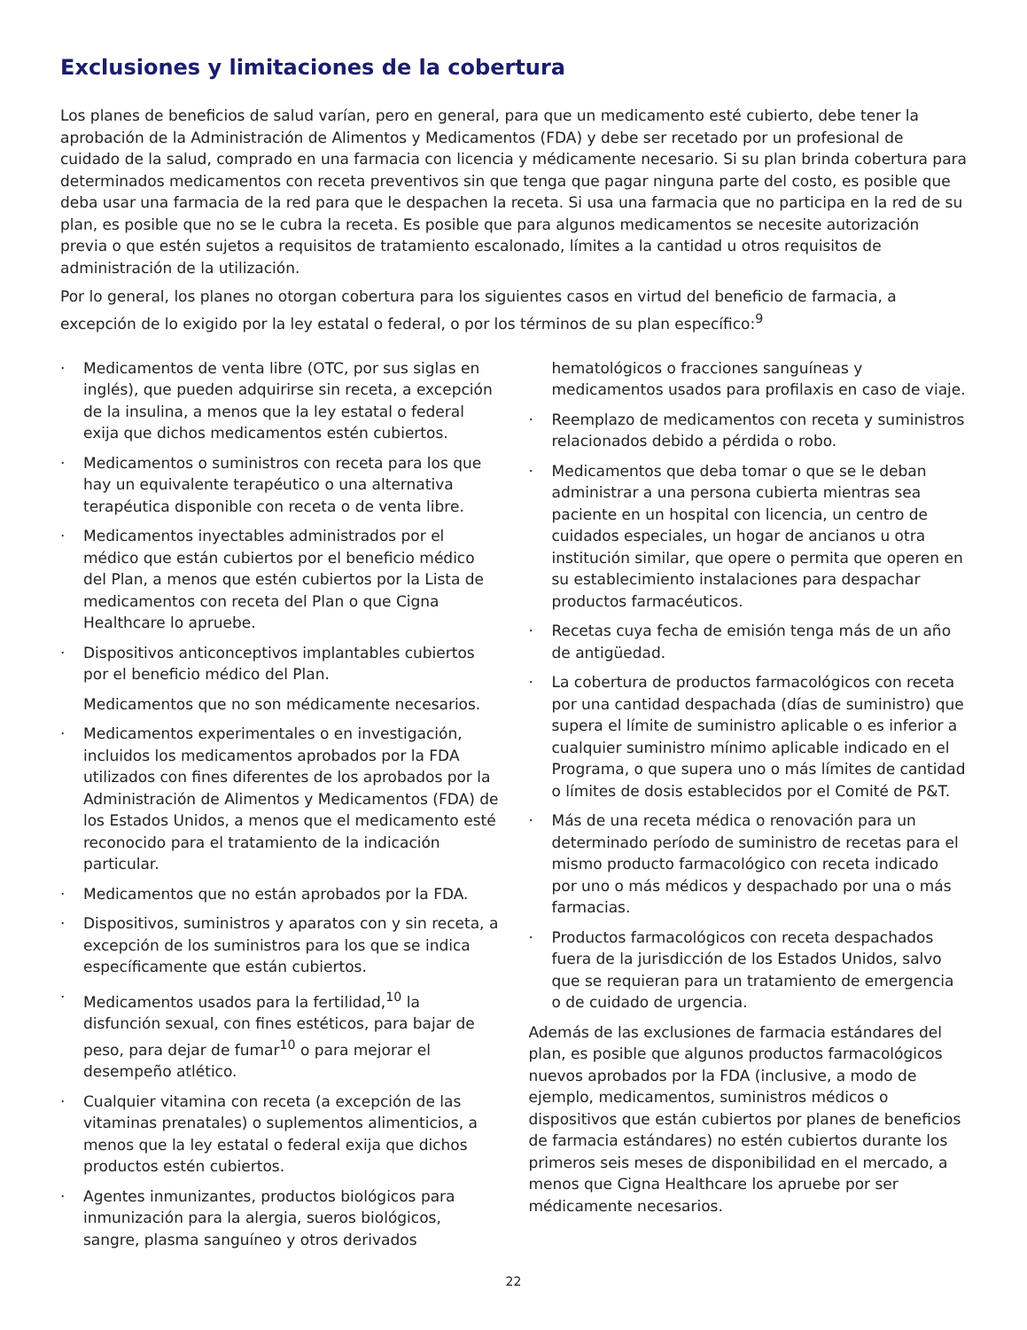Exclusiones y limitaciones de la cobertura
Los planes de beneficios de salud varían, pero en general, para que un medicamento esté cubierto, debe tener la aprobación de la Administración de Alimentos y Medicamentos (FDA) y debe ser recetado por un profesional de cuidado de la salud, comprado en una farmacia con licencia y médicamente necesario. Si su plan brinda cobertura para determinados medicamentos con receta preventivos sin que tenga que pagar ninguna parte del costo, es posible que deba usar una farmacia de la red para que le despachen la receta. Si usa una farmacia que no participa en la red de su plan, es posible que no se le cubra la receta. Es posible que para algunos medicamentos se necesite autorización previa o que estén sujetos a requisitos de tratamiento escalonado, límites a la cantidad u otros requisitos de administración de la utilización.
Por lo general, los planes no otorgan cobertura para los siguientes casos en virtud del beneficio de farmacia, a excepción de lo exigido por la ley estatal o federal, o por los términos de su plan específico:<sup>9</sup>
Medicamentos de venta libre (OTC, por sus siglas en inglés), que pueden adquirirse sin receta, a excepción de la insulina, a menos que la ley estatal o federal exija que dichos medicamentos estén cubiertos.
Medicamentos o suministros con receta para los que hay un equivalente terapéutico o una alternativa terapéutica disponible con receta o de venta libre.
Medicamentos inyectables administrados por el médico que están cubiertos por el beneficio médico del Plan, a menos que estén cubiertos por la Lista de medicamentos con receta del Plan o que Cigna Healthcare lo apruebe.
Dispositivos anticonceptivos implantables cubiertos por el beneficio médico del Plan.
Medicamentos que no son médicamente necesarios.
Medicamentos experimentales o en investigación, incluidos los medicamentos aprobados por la FDA utilizados con fines diferentes de los aprobados por la Administración de Alimentos y Medicamentos (FDA) de los Estados Unidos, a menos que el medicamento esté reconocido para el tratamiento de la indicación particular.
Medicamentos que no están aprobados por la FDA.
Dispositivos, suministros y aparatos con y sin receta, a excepción de los suministros para los que se indica específicamente que están cubiertos.
Medicamentos usados para la fertilidad,<sup>10</sup> la disfunción sexual, con fines estéticos, para bajar de peso, para dejar de fumar<sup>10</sup> o para mejorar el desempeño atlético.
Cualquier vitamina con receta (a excepción de las vitaminas prenatales) o suplementos alimenticios, a menos que la ley estatal o federal exija que dichos productos estén cubiertos.
Agentes inmunizantes, productos biológicos para inmunización para la alergia, sueros biológicos, sangre, plasma sanguíneo y otros derivados
hematológicos o fracciones sanguíneas y medicamentos usados para profilaxis en caso de viaje.
Reemplazo de medicamentos con receta y suministros relacionados debido a pérdida o robo.
Medicamentos que deba tomar o que se le deban administrar a una persona cubierta mientras sea paciente en un hospital con licencia, un centro de cuidados especiales, un hogar de ancianos u otra institución similar, que opere o permita que operen en su establecimiento instalaciones para despachar productos farmacéuticos.
Recetas cuya fecha de emisión tenga más de un año de antigüedad.
La cobertura de productos farmacológicos con receta por una cantidad despachada (días de suministro) que supera el límite de suministro aplicable o es inferior a cualquier suministro mínimo aplicable indicado en el Programa, o que supera uno o más límites de cantidad o límites de dosis establecidos por el Comité de P&T.
Más de una receta médica o renovación para un determinado período de suministro de recetas para el mismo producto farmacológico con receta indicado por uno o más médicos y despachado por una o más farmacias.
Productos farmacológicos con receta despachados fuera de la jurisdicción de los Estados Unidos, salvo que se requieran para un tratamiento de emergencia o de cuidado de urgencia.
Además de las exclusiones de farmacia estándares del plan, es posible que algunos productos farmacológicos nuevos aprobados por la FDA (inclusive, a modo de ejemplo, medicamentos, suministros médicos o dispositivos que están cubiertos por planes de beneficios de farmacia estándares) no estén cubiertos durante los primeros seis meses de disponibilidad en el mercado, a menos que Cigna Healthcare los apruebe por ser médicamente necesarios.
22